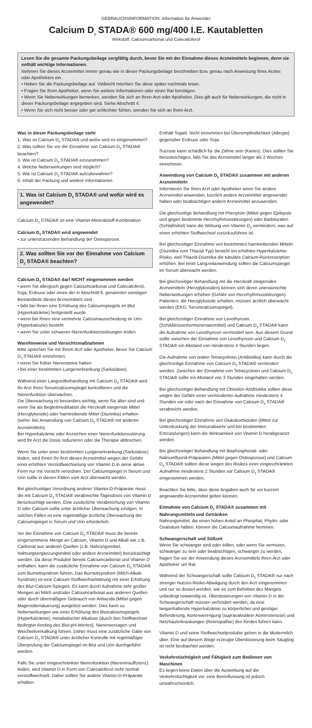GEBRAUCHSINFORMATION: Information für Anwender
Calcium D<sub>3</sub> STADA® 600 mg/400 I.E. Kautabletten
Wirkstoff: Calciumcarbonat und Colecalciferol
Lesen Sie die gesamte Packungsbeilage sorgfältig durch, bevor Sie mit der Einnahme dieses Arzneimittels beginnen, denn sie enthält wichtige Informationen.
Nehmen Sie dieses Arzneimittel immer genau wie in dieser Packungsbeilage beschrieben bzw. genau nach Anweisung Ihres Arztes oder Apothekers ein.
• Heben Sie die Packungsbeilage auf. Vielleicht möchten Sie diese später nochmals lesen.
• Fragen Sie Ihren Apotheker, wenn Sie weitere Informationen oder einen Rat benötigen.
• Wenn Sie Nebenwirkungen bemerken, wenden Sie sich an Ihren Arzt oder Apotheker. Dies gilt auch für Nebenwirkungen, die nicht in dieser Packungsbeilage angegeben sind. Siehe Abschnitt 4.
• Wenn Sie sich nicht besser oder gar schlechter fühlen, wenden Sie sich an Ihren Arzt.
Was in dieser Packungsbeilage steht
1. Was ist Calcium D<sub>3</sub> STADA® und wofür wird es eingenommen?
2. Was sollten Sie vor der Einnahme von Calcium D<sub>3</sub> STADA® beachten?
3. Wie ist Calcium D<sub>3</sub> STADA® einzunehmen?
4. Welche Nebenwirkungen sind möglich?
5. Wie ist Calcium D<sub>3</sub> STADA® aufzubewahren?
6. Inhalt der Packung und weitere Informationen
1. Was ist Calcium D<sub>3</sub> STADA® und wofür wird es angewendet?
Calcium D<sub>3</sub> STADA® ist eine Vitamin-Mineralstoff-Kombination
Calcium D<sub>3</sub> STADA® wird angewendet
• zur unterstützenden Behandlung der Osteoporose.
2. Was sollten Sie vor der Einnahme von Calcium D<sub>3</sub> STADA® beachten?
Calcium D<sub>3</sub> STADA® darf NICHT eingenommen werden
• wenn Sie allergisch gegen Calciumcarbonat und Colecalciferol, Soja, Erdnuss oder einen der in Abschnitt 6. genannten sonstigen Bestandteile dieses Arzneimittels sind
• falls bei Ihnen eine Erhöhung des Calciumspiegels im Blut (Hyperkalzämie) festgestellt wurde
• wenn bei Ihnen eine vermehrte Calciumausscheidung im Urin (Hyperkalzurie) besteht
• wenn Sie unter schweren Nierenfunktionsstörungen leiden.
Warnhinweise und Vorsichtsmaßnahmen
Bitte sprechen Sie mit Ihrem Arzt oder Apotheker, bevor Sie Calcium D<sub>3</sub> STADA® einnehmen:
• wenn Sie früher Nierensteine hatten
• bei einer bestimmten Lungenerkrankung (Sarkoidose).
Während einer Langzeitbehandlung mit Calcium D<sub>3</sub> STADA® wird Ihr Arzt Ihren Serumcalciumspiegel kontrollieren und die Nierenfunktion überwachen.
Die Überwachung ist besonders wichtig, wenn Sie älter sind und wenn Sie als Begleitmedikation die Herzkraft steigernde Mittel (Herzglykoside) oder harntreibende Mittel (Diuretika) erhalten (siehe: Bei Anwendung von Calcium D<sub>3</sub> STADA® mit anderen Arzneimitteln).
Bei Hyperkalzämie oder Anzeichen einer Nierenfunktionsstörung wird Ihr Arzt die Dosis reduzieren oder die Therapie abbrechen.
Wenn Sie unter einer bestimmten Lungenerkrankung (Sarkoidose) leiden, wird Ihnen Ihr Arzt dieses Arzneimittel wegen der Gefahr einer erhöhten Verstoffwechselung von Vitamin D in seine aktive Form nur mit Vorsicht verordnen. Der Calciumspiegel in Serum und Urin sollte in diesen Fällen vom Arzt überwacht werden.
Bei gleichzeitiger Verordnung anderer Vitamin-D-Präparate muss die mit Calcium D<sub>3</sub> STADA® verabreichte Tagesdosis von Vitamin D berücksichtigt werden. Eine zusätzliche Verabreichung von Vitamin D oder Calcium sollte unter ärztlicher Überwachung erfolgen. In solchen Fällen ist eine regelmäßige ärztliche Überwachung der Calciumspiegel in Serum und Urin erforderlich.
Vor der Einnahme von Calcium D<sub>3</sub> STADA® muss die bereits eingenommene Menge an Calcium, Vitamin D und Alkali wie z.B. Carbonat aus anderen Quellen (z.B. Nahrungsmittel, Nahrungsergänzungsmittel oder andere Arzneimittel) berücksichtigt werden. Da diese Produkte bereits Calciumcarbonat und Vitamin D enthalten, kann die zusätzliche Einnahme von Calcium D<sub>3</sub> STADA® zum Burnettsyndrom führen. Das Burnettsyndrom (Milch-Alkali-Syndrom) ist eine Calcium-Stoffwechselstörung mit einer Erhöhung des Blut-Calcium-Spiegels. Es kann durch Aufnahme sehr großer Mengen an Milch und/oder Calciumcarbonat aus anderen Quellen oder durch übermäßigen Gebrauch von Antiazida (Mittel gegen Magenübersäuerung) ausgelöst werden. Dies kann zu Nebenwirkungen wie einer Erhöhung des Blutcalciumspiegels (Hyperkalzämie), metabolischer Alkalose (durch den Stoffwechsel bedingter Anstieg des Blut-pH-Wertes), Nierenversagen und Weichteilverkalkung führen. Daher muss eine zusätzliche Gabe von Calcium D<sub>3</sub> STADA® unter ärztlicher Kontrolle mit regelmäßiger Überprüfung der Calciumspiegel im Blut und Urin durchgeführt werden.
Falls Sie unter eingeschränkter Nierenfunktion (Niereninsuffizienz) leiden, wird Vitamin D in Form von Colecalciferol nicht normal verstoffwechselt. Daher sollten Sie andere Vitamin-D-Präparate erhalten.
Enthält Sojaöl. Nicht einnehmen bei Überempfindlichkeit (Allergie) gegenüber Erdnuss oder Soja.
Sucrose kann schädlich für die Zähne sein (Karies). Dies sollten Sie berücksichtigen, falls Sie das Arzneimittel länger als 2 Wochen einnehmen.
Anwendung von Calcium D<sub>3</sub> STADA® zusammen mit anderen Arzneimitteln
Informieren Sie Ihren Arzt oder Apotheker wenn Sie andere Arzneimittel anwenden, kürzlich andere Arzneimittel angewendet haben oder beabsichtigen andere Arzneimittel anzuwenden.
Die gleichzeitige Behandlung mit Phenytoin (Mittel gegen Epilepsie und gegen bestimmte Herzrhythmusstörungen) oder Barbituraten (Schlafmittel) kann die Wirkung von Vitamin D<sub>3</sub> vermindern, was auf einen erhöhten Stoffwechsel zurückzuführen ist.
Bei gleichzeitiger Einnahme von bestimmten harntreibenden Mitteln (Diuretika vom Thiazid-Typ) besteht ein erhöhtes Hyperkalzämie-Risiko, weil Thiazid-Diuretika die tubuläre Calcium-Rückresorption erhöhen. Bei einer Langzeitanwendung sollten die Calciumspiegel im Serum überwacht werden.
Bei gleichzeitiger Behandlung mit die Herzkraft steigernden Arzneimitteln (Herzglykosiden) können sich deren unerwünschte Nebenwirkungen erhöhen (Gefahr von Herzrhythmusstörungen). Patienten, die Herzglykoside erhalten, müssen ärztlich überwacht werden (EKG, Serumcalciumspiegel).
Bei gleichzeitiger Einnahme von Levothyroxin (Schilddrüsenhormonersatzmittel) und Calcium D<sub>3</sub> STADA® kann die Aufnahme von Levothyroxin vermindert sein. Aus diesem Grund sollte zwischen der Einnahme von Levothyroxin und Calcium D<sub>3</sub> STADA® ein Abstand von mindestens 4 Stunden liegen.
Die Aufnahme von oralen Tetracyclinen (Antibiotika) kann durch die gleichzeitige Einnahme von Calcium D<sub>3</sub> STADA® vermindert werden. Zwischen der Einnahme von Tetracyclinen und Calcium D<sub>3</sub> STADA® sollte ein Abstand von 3 Stunden eingehalten werden.
Bei gleichzeitiger Behandlung mit Chinolon-Antibiotika sollten diese wegen der Gefahr einer verminderten Aufnahme mindestens 4 Stunden vor oder nach der Einnahme von Calcium D<sub>3</sub> STADA® verabreicht werden.
Bei gleichzeitiger Einnahme von Glukokortikoiden (Mittel zur Unterdrückung der Immunabwehr und bei bestimmten Entzündungen) kann die Wirksamkeit von Vitamin D herabgesetzt werden.
Bei gleichzeitiger Behandlung mit Bisphosphonat- oder Natriumfluorid-Präparaten (Mittel gegen Osteoporose) und Calcium D<sub>3</sub> STADA® sollten diese wegen des Risikos einer eingeschränkten Aufnahme mindestens 2 Stunden vor Calcium D<sub>3</sub> STADA® eingenommen werden.
Beachten Sie bitte, dass diese Angaben auch für vor kurzem angewandte Arzneimittel gelten können.
Einnahme von Calcium D<sub>3</sub> STADA® zusammen mit Nahrungsmitteln und Getränken
Nahrungsmittel, die einen hohen Anteil an Phosphat, Phytin- oder Oxalsäure haben, können die Calciumaufnahme hemmen.
Schwangerschaft und Stillzeit
Wenn Sie schwanger sind oder stillen, oder wenn Sie vermuten, schwanger zu sein oder beabsichtigen, schwanger zu werden, fragen Sie vor der Anwendung dieses Arzneimittels Ihren Arzt oder Apotheker um Rat.
Während der Schwangerschaft sollte Calcium D<sub>3</sub> STADA® nur nach strenger Nutzen-Risiko-Abwägung durch den Arzt eingenommen und nur so dosiert werden, wie es zum Beheben des Mangels unbedingt notwendig ist. Überdosierungen von Vitamin D in der Schwangerschaft müssen verhindert werden, da eine langanhaltende Hyperkalzämie zu körperlicher und geistiger Behinderung, Aortenverengung (supravalvulärer Aortenstenose) und Netzhauterkrankungen (Retinopathie) des Kindes führen kann.
Vitamin D und seine Stoffwechselprodukte gehen in die Muttermilch über. Eine auf diesem Wege erzeugte Überdosierung beim Säugling ist nicht beobachtet worden.
Verkehrstüchtigkeit und Fähigkeit zum Bedienen von Maschinen
Es liegen keine Daten über die Auswirkung auf die Verkehrstüchtigkeit vor, eine Beeinflussung ist jedoch unwahrscheinlich.